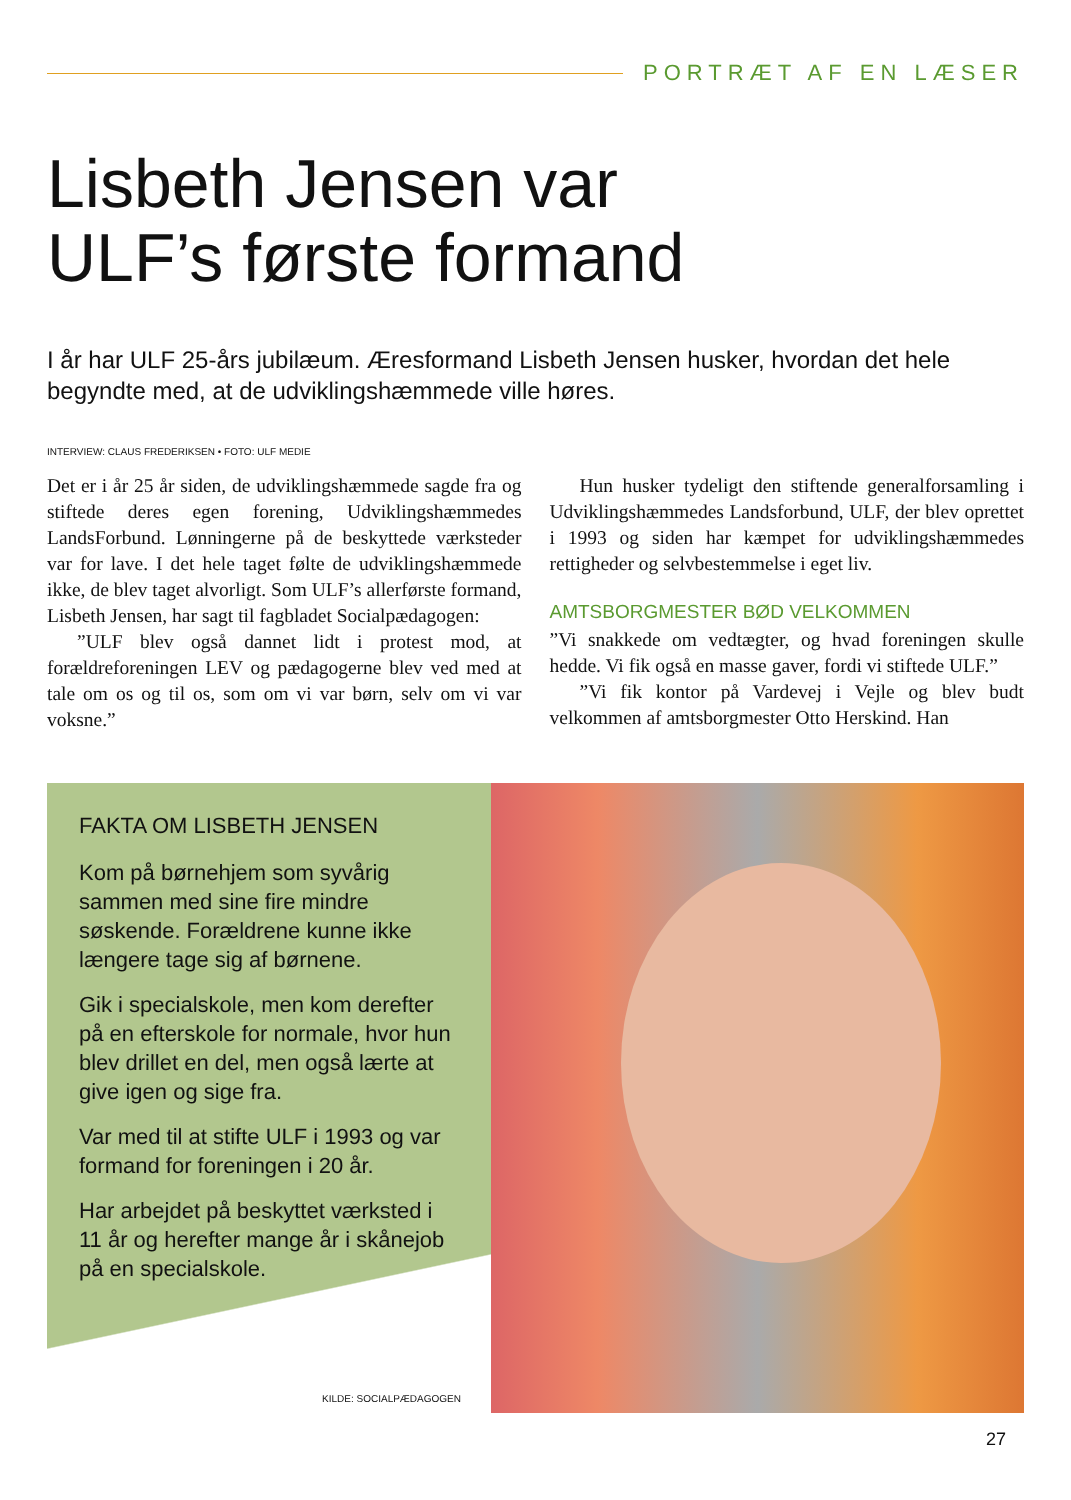PORTRÆT AF EN LÆSER
Lisbeth Jensen var
ULF’s første formand
I år har ULF 25-års jubilæum. Æresformand Lisbeth Jensen husker, hvordan det hele begyndte med, at de udviklingshæmmede ville høres.
INTERVIEW: CLAUS FREDERIKSEN • FOTO: ULF MEDIE
Det er i år 25 år siden, de udviklingshæmmede sagde fra og stiftede deres egen forening, Udviklingshæmmedes LandsForbund. Lønningerne på de beskyttede værksteder var for lave. I det hele taget følte de udviklingshæmmede ikke, de blev taget alvorligt. Som ULF’s allerførste formand, Lisbeth Jensen, har sagt til fagbladet Socialpædagogen:
”ULF blev også dannet lidt i protest mod, at forældreforeningen LEV og pædagogerne blev ved med at tale om os og til os, som om vi var børn, selv om vi var voksne.”
Hun husker tydeligt den stiftende generalforsamling i Udviklingshæmmedes Landsforbund, ULF, der blev oprettet i 1993 og siden har kæmpet for udviklingshæmmedes rettigheder og selvbestemmelse i eget liv.
AMTSBORGMESTER BØD VELKOMMEN
”Vi snakkede om vedtægter, og hvad foreningen skulle hedde. Vi fik også en masse gaver, fordi vi stiftede ULF.”
”Vi fik kontor på Vardevej i Vejle og blev budt velkommen af amtsborgmester Otto Herskind. Han
FAKTA OM LISBETH JENSEN
Kom på børnehjem som syvårig sammen med sine fire mindre søskende. Forældrene kunne ikke længere tage sig af børnene.
Gik i specialskole, men kom derefter på en efterskole for normale, hvor hun blev drillet en del, men også lærte at give igen og sige fra.
Var med til at stifte ULF i 1993 og var formand for foreningen i 20 år.
Har arbejdet på beskyttet værksted i 11 år og herefter mange år i skånejob på en specialskole.
KILDE: SOCIALPÆDAGOGEN
27